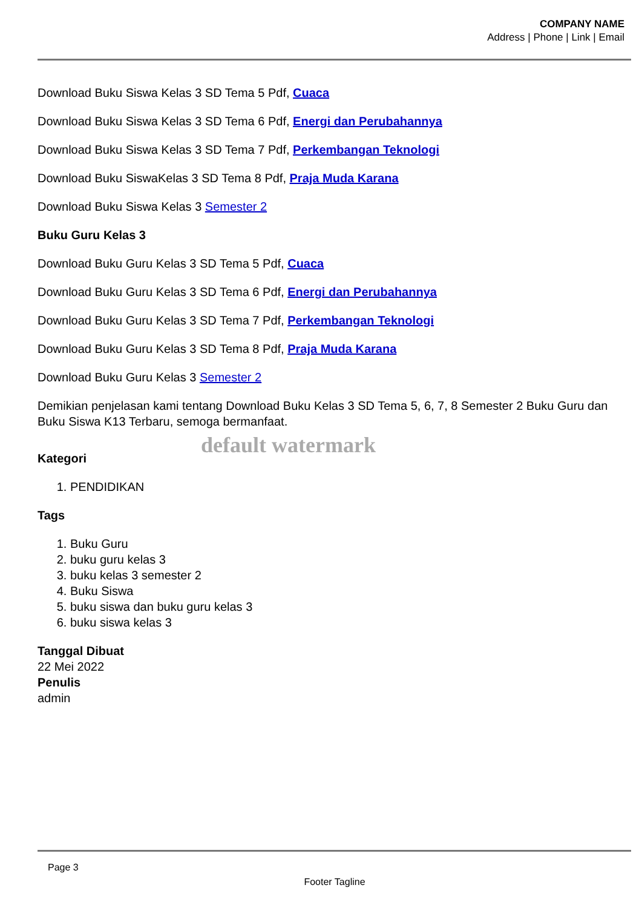COMPANY NAME
Address | Phone | Link | Email
Download Buku Siswa Kelas 3 SD Tema 5 Pdf, Cuaca
Download Buku Siswa Kelas 3 SD Tema 6 Pdf, Energi dan Perubahannya
Download Buku Siswa Kelas 3 SD Tema 7 Pdf, Perkembangan Teknologi
Download Buku SiswaKelas 3 SD Tema 8 Pdf, Praja Muda Karana
Download Buku Siswa Kelas 3 Semester 2
Buku Guru Kelas 3
Download Buku Guru Kelas 3 SD Tema 5 Pdf, Cuaca
Download Buku Guru Kelas 3 SD Tema 6 Pdf, Energi dan Perubahannya
Download Buku Guru Kelas 3 SD Tema 7 Pdf, Perkembangan Teknologi
Download Buku Guru Kelas 3 SD Tema 8 Pdf, Praja Muda Karana
Download Buku Guru Kelas 3 Semester 2
Demikian penjelasan kami tentang Download Buku Kelas 3 SD Tema 5, 6, 7, 8 Semester 2 Buku Guru dan Buku Siswa K13 Terbaru, semoga bermanfaat.
default watermark
Kategori
1. PENDIDIKAN
Tags
1. Buku Guru
2. buku guru kelas 3
3. buku kelas 3 semester 2
4. Buku Siswa
5. buku siswa dan buku guru kelas 3
6. buku siswa kelas 3
Tanggal Dibuat
22 Mei 2022
Penulis
admin
Page 3
Footer Tagline